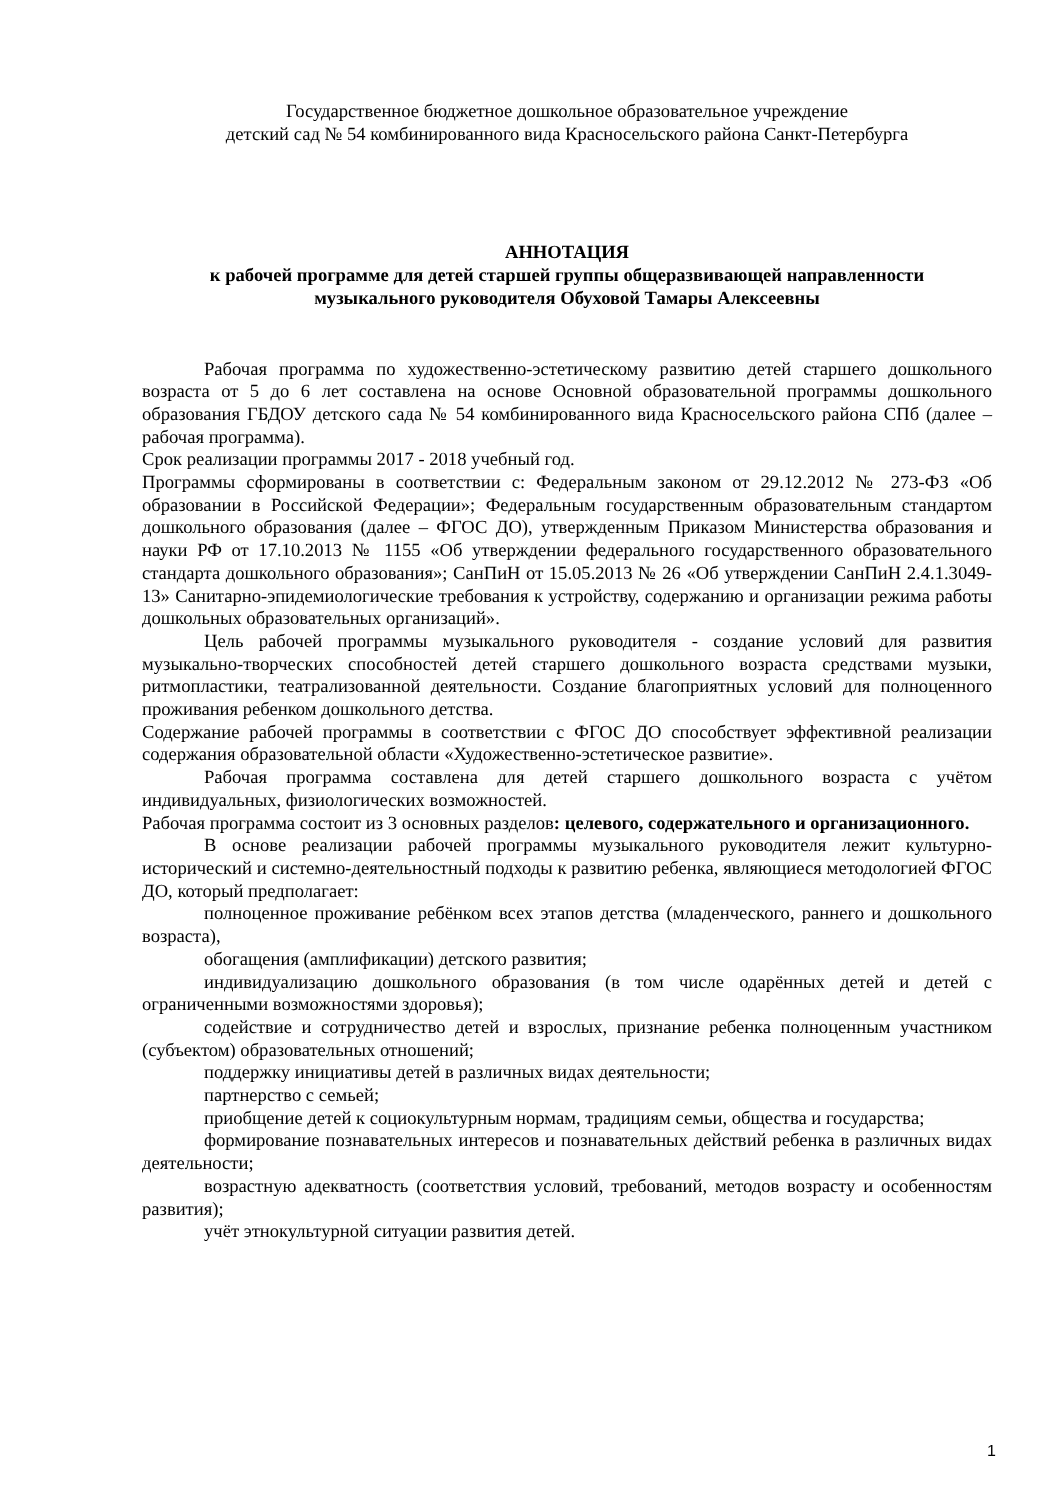Государственное бюджетное дошкольное образовательное учреждение
детский сад № 54 комбинированного вида Красносельского района Санкт-Петербурга
АННОТАЦИЯ
к рабочей программе для детей старшей группы общеразвивающей направленности
музыкального руководителя Обуховой Тамары Алексеевны
Рабочая программа по художественно-эстетическому развитию детей старшего дошкольного возраста от 5 до 6 лет составлена на основе Основной образовательной программы дошкольного образования ГБДОУ детского сада № 54 комбинированного вида Красносельского района СПб (далее – рабочая программа).
Срок реализации программы 2017 - 2018 учебный год.
Программы сформированы в соответствии с: Федеральным законом от 29.12.2012 № 273-ФЗ «Об образовании в Российской Федерации»; Федеральным государственным образовательным стандартом дошкольного образования (далее – ФГОС ДО), утвержденным Приказом Министерства образования и науки РФ от 17.10.2013 № 1155 «Об утверждении федерального государственного образовательного стандарта дошкольного образования»; СанПиН от 15.05.2013 № 26 «Об утверждении СанПиН 2.4.1.3049-13» Санитарно-эпидемиологические требования к устройству, содержанию и организации режима работы дошкольных образовательных организаций».
Цель рабочей программы музыкального руководителя - создание условий для развития музыкально-творческих способностей детей старшего дошкольного возраста средствами музыки, ритмопластики, театрализованной деятельности. Создание благоприятных условий для полноценного проживания ребенком дошкольного детства.
Содержание рабочей программы в соответствии с ФГОС ДО способствует эффективной реализации содержания образовательной области «Художественно-эстетическое развитие».
Рабочая программа составлена для детей старшего дошкольного возраста с учётом индивидуальных, физиологических возможностей.
Рабочая программа состоит из 3 основных разделов: целевого, содержательного и организационного.
В основе реализации рабочей программы музыкального руководителя лежит культурно-исторический и системно-деятельностный подходы к развитию ребенка, являющиеся методологией ФГОС ДО, который предполагает:
полноценное проживание ребёнком всех этапов детства (младенческого, раннего и дошкольного возраста),
обогащения (амплификации) детского развития;
индивидуализацию дошкольного образования (в том числе одарённых детей и детей с ограниченными возможностями здоровья);
содействие и сотрудничество детей и взрослых, признание ребенка полноценным участником (субъектом) образовательных отношений;
поддержку инициативы детей в различных видах деятельности;
партнерство с семьей;
приобщение детей к социокультурным нормам, традициям семьи, общества и государства;
формирование познавательных интересов и познавательных действий ребенка в различных видах деятельности;
возрастную адекватность (соответствия условий, требований, методов возрасту и особенностям развития);
учёт этнокультурной ситуации развития детей.
1